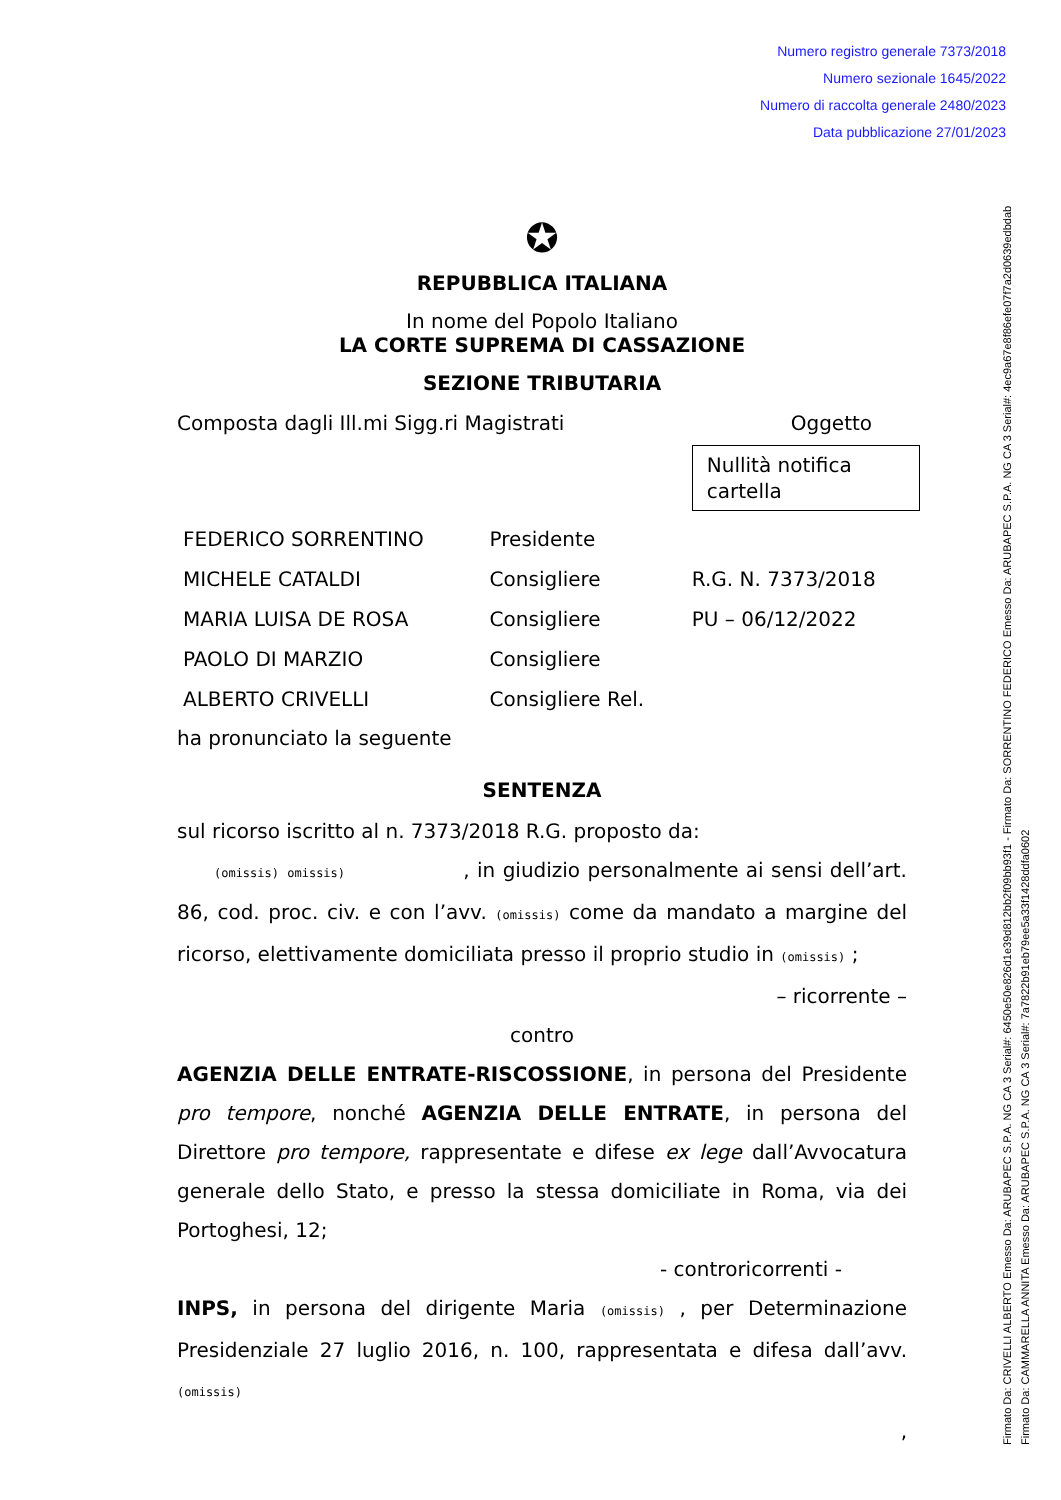Numero registro generale 7373/2018
Numero sezionale 1645/2022
Numero di raccolta generale 2480/2023
Data pubblicazione 27/01/2023
Firmato Da: CRIVELLI ALBERTO Emesso Da: ARUBAPEC S.P.A. NG CA 3 Serial#: 6450e50e826d1e39d812bb2f09bb93f1 - Firmato Da: SORRENTINO FEDERICO Emesso Da: ARUBAPEC S.P.A. NG CA 3 Serial#: 4ec9a67e8f86efe07f7a2d0639edbdab
Firmato Da: CAMMARELLA ANNITA Emesso Da: ARUBAPEC S.P.A. NG CA 3 Serial#: 7a7822b91eb79ee5a33f1428ddfa0602
✪
REPUBBLICA ITALIANA
In nome del Popolo Italiano
LA CORTE SUPREMA DI CASSAZIONE
SEZIONE TRIBUTARIA
| Composta dagli Ill.mi Sigg.ri Magistrati | | Oggetto Nullità notifica cartella |
| FEDERICO SORRENTINO | Presidente | |
| MICHELE CATALDI | Consigliere | R.G. N. 7373/2018 |
| MARIA LUISA DE ROSA | Consigliere | PU – 06/12/2022 |
| PAOLO DI MARZIO | Consigliere | |
| ALBERTO CRIVELLI | Consigliere Rel. | |
ha pronunciato la seguente
SENTENZA
sul ricorso iscritto al n. 7373/2018 R.G. proposto da:
(omissis) omissis) , in giudizio personalmente ai sensi dell’art. 86, cod. proc. civ. e con l’avv. (omissis) come da mandato a margine del ricorso, elettivamente domiciliata presso il proprio studio in (omissis) ;
– ricorrente –
contro
AGENZIA DELLE ENTRATE-RISCOSSIONE, in persona del Presidente pro tempore, nonché AGENZIA DELLE ENTRATE, in persona del Direttore pro tempore, rappresentate e difese ex lege dall’Avvocatura generale dello Stato, e presso la stessa domiciliate in Roma, via dei Portoghesi, 12;
- controricorrenti -
INPS, in persona del dirigente Maria (omissis) , per Determinazione Presidenziale 27 luglio 2016, n. 100, rappresentata e difesa dall’avv. (omissis)
,